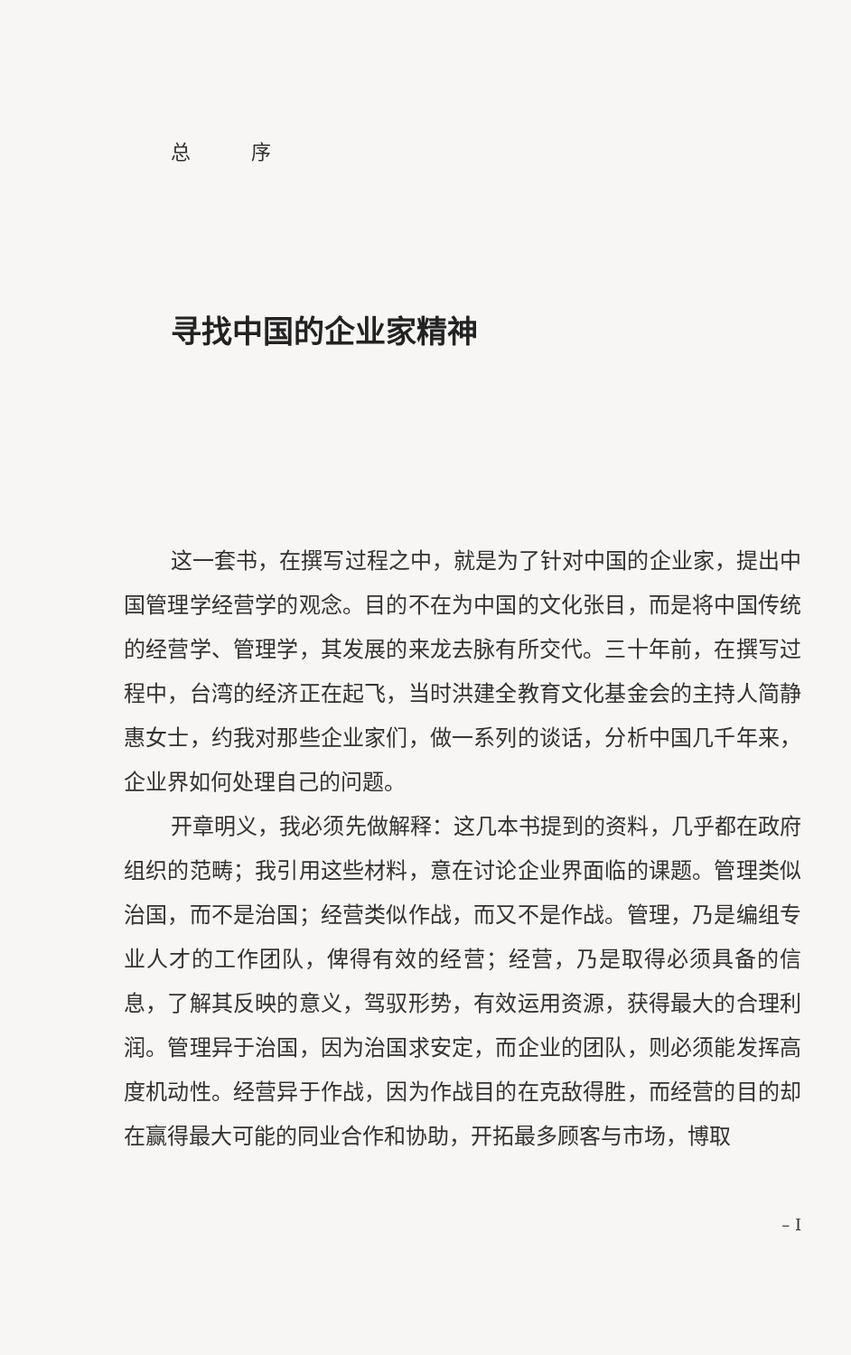总 序
寻找中国的企业家精神
这一套书，在撰写过程之中，就是为了针对中国的企业家，提出中国管理学经营学的观念。目的不在为中国的文化张目，而是将中国传统的经营学、管理学，其发展的来龙去脉有所交代。三十年前，在撰写过程中，台湾的经济正在起飞，当时洪建全教育文化基金会的主持人简静惠女士，约我对那些企业家们，做一系列的谈话，分析中国几千年来，企业界如何处理自己的问题。
开章明义，我必须先做解释：这几本书提到的资料，几乎都在政府组织的范畴；我引用这些材料，意在讨论企业界面临的课题。管理类似治国，而不是治国；经营类似作战，而又不是作战。管理，乃是编组专业人才的工作团队，俾得有效的经营；经营，乃是取得必须具备的信息，了解其反映的意义，驾驭形势，有效运用资源，获得最大的合理利润。管理异于治国，因为治国求安定，而企业的团队，则必须能发挥高度机动性。经营异于作战，因为作战目的在克敌得胜，而经营的目的却在赢得最大可能的同业合作和协助，开拓最多顾客与市场，博取
– I